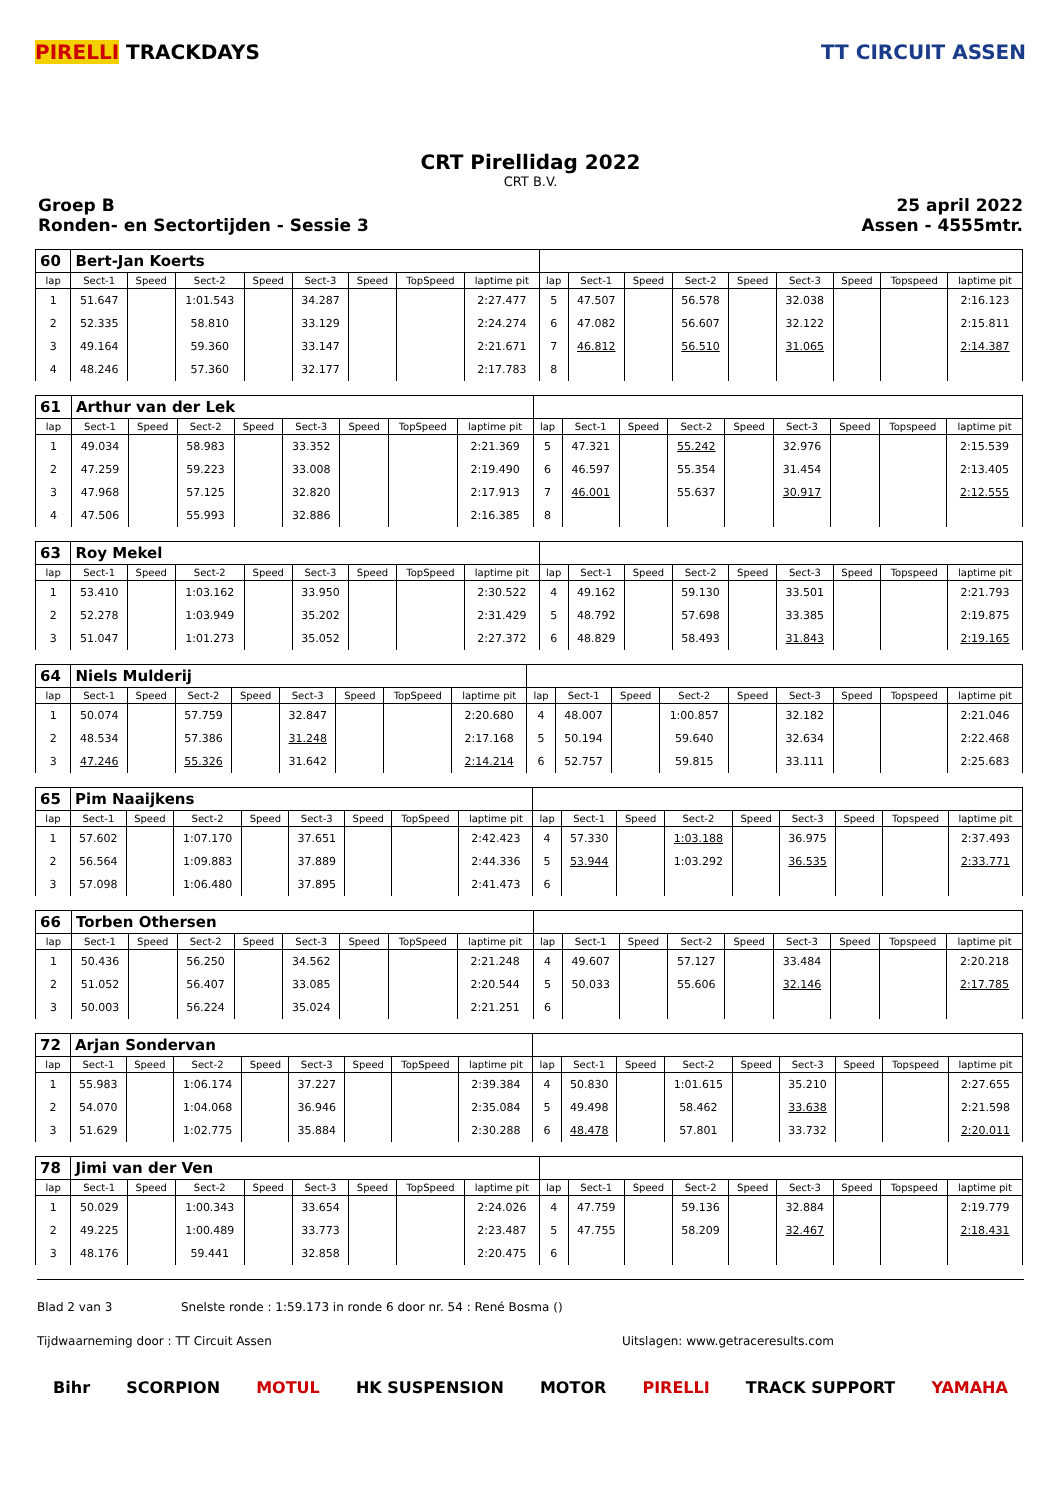PIRELLI TRACKDAYS TT CIRCUIT ASSEN
CRT Pirellidag 2022
CRT B.V.
Groep B
Ronden- en Sectortijden - Sessie 3
25 april 2022
Assen - 4555mtr.
| 60 | Bert-Jan Koerts | | | | | | | | | | | | | | | | |
| lap | Sect-1 | Speed | Sect-2 | Speed | Sect-3 | Speed | TopSpeed | laptime pit | lap | Sect-1 | Speed | Sect-2 | Speed | Sect-3 | Speed | Topspeed | laptime pit |
| 1 | 51.647 | | 1:01.543 | | 34.287 | | | 2:27.477 | 5 | 47.507 | | 56.578 | | 32.038 | | | 2:16.123 |
| 2 | 52.335 | | 58.810 | | 33.129 | | | 2:24.274 | 6 | 47.082 | | 56.607 | | 32.122 | | | 2:15.811 |
| 3 | 49.164 | | 59.360 | | 33.147 | | | 2:21.671 | 7 | 46.812 | | 56.510 | | 31.065 | | | 2:14.387 |
| 4 | 48.246 | | 57.360 | | 32.177 | | | 2:17.783 | 8 | | | | | | | | |
| 61 | Arthur van der Lek | | | | | | | | | | | | | | | | |
| lap | Sect-1 | Speed | Sect-2 | Speed | Sect-3 | Speed | TopSpeed | laptime pit | lap | Sect-1 | Speed | Sect-2 | Speed | Sect-3 | Speed | Topspeed | laptime pit |
| 1 | 49.034 | | 58.983 | | 33.352 | | | 2:21.369 | 5 | 47.321 | | 55.242 | | 32.976 | | | 2:15.539 |
| 2 | 47.259 | | 59.223 | | 33.008 | | | 2:19.490 | 6 | 46.597 | | 55.354 | | 31.454 | | | 2:13.405 |
| 3 | 47.968 | | 57.125 | | 32.820 | | | 2:17.913 | 7 | 46.001 | | 55.637 | | 30.917 | | | 2:12.555 |
| 4 | 47.506 | | 55.993 | | 32.886 | | | 2:16.385 | 8 | | | | | | | | |
| 63 | Roy Mekel | | | | | | | | | | | | | | | | |
| lap | Sect-1 | Speed | Sect-2 | Speed | Sect-3 | Speed | TopSpeed | laptime pit | lap | Sect-1 | Speed | Sect-2 | Speed | Sect-3 | Speed | Topspeed | laptime pit |
| 1 | 53.410 | | 1:03.162 | | 33.950 | | | 2:30.522 | 4 | 49.162 | | 59.130 | | 33.501 | | | 2:21.793 |
| 2 | 52.278 | | 1:03.949 | | 35.202 | | | 2:31.429 | 5 | 48.792 | | 57.698 | | 33.385 | | | 2:19.875 |
| 3 | 51.047 | | 1:01.273 | | 35.052 | | | 2:27.372 | 6 | 48.829 | | 58.493 | | 31.843 | | | 2:19.165 |
| 64 | Niels Mulderij | | | | | | | | | | | | | | | | |
| lap | Sect-1 | Speed | Sect-2 | Speed | Sect-3 | Speed | TopSpeed | laptime pit | lap | Sect-1 | Speed | Sect-2 | Speed | Sect-3 | Speed | Topspeed | laptime pit |
| 1 | 50.074 | | 57.759 | | 32.847 | | | 2:20.680 | 4 | 48.007 | | 1:00.857 | | 32.182 | | | 2:21.046 |
| 2 | 48.534 | | 57.386 | | 31.248 | | | 2:17.168 | 5 | 50.194 | | 59.640 | | 32.634 | | | 2:22.468 |
| 3 | 47.246 | | 55.326 | | 31.642 | | | 2:14.214 | 6 | 52.757 | | 59.815 | | 33.111 | | | 2:25.683 |
| 65 | Pim Naaijkens | | | | | | | | | | | | | | | | |
| lap | Sect-1 | Speed | Sect-2 | Speed | Sect-3 | Speed | TopSpeed | laptime pit | lap | Sect-1 | Speed | Sect-2 | Speed | Sect-3 | Speed | Topspeed | laptime pit |
| 1 | 57.602 | | 1:07.170 | | 37.651 | | | 2:42.423 | 4 | 57.330 | | 1:03.188 | | 36.975 | | | 2:37.493 |
| 2 | 56.564 | | 1:09.883 | | 37.889 | | | 2:44.336 | 5 | 53.944 | | 1:03.292 | | 36.535 | | | 2:33.771 |
| 3 | 57.098 | | 1:06.480 | | 37.895 | | | 2:41.473 | 6 | | | | | | | | |
| 66 | Torben Othersen | | | | | | | | | | | | | | | | |
| lap | Sect-1 | Speed | Sect-2 | Speed | Sect-3 | Speed | TopSpeed | laptime pit | lap | Sect-1 | Speed | Sect-2 | Speed | Sect-3 | Speed | Topspeed | laptime pit |
| 1 | 50.436 | | 56.250 | | 34.562 | | | 2:21.248 | 4 | 49.607 | | 57.127 | | 33.484 | | | 2:20.218 |
| 2 | 51.052 | | 56.407 | | 33.085 | | | 2:20.544 | 5 | 50.033 | | 55.606 | | 32.146 | | | 2:17.785 |
| 3 | 50.003 | | 56.224 | | 35.024 | | | 2:21.251 | 6 | | | | | | | | |
| 72 | Arjan Sondervan | | | | | | | | | | | | | | | | |
| lap | Sect-1 | Speed | Sect-2 | Speed | Sect-3 | Speed | TopSpeed | laptime pit | lap | Sect-1 | Speed | Sect-2 | Speed | Sect-3 | Speed | Topspeed | laptime pit |
| 1 | 55.983 | | 1:06.174 | | 37.227 | | | 2:39.384 | 4 | 50.830 | | 1:01.615 | | 35.210 | | | 2:27.655 |
| 2 | 54.070 | | 1:04.068 | | 36.946 | | | 2:35.084 | 5 | 49.498 | | 58.462 | | 33.638 | | | 2:21.598 |
| 3 | 51.629 | | 1:02.775 | | 35.884 | | | 2:30.288 | 6 | 48.478 | | 57.801 | | 33.732 | | | 2:20.011 |
| 78 | Jimi van der Ven | | | | | | | | | | | | | | | | |
| lap | Sect-1 | Speed | Sect-2 | Speed | Sect-3 | Speed | TopSpeed | laptime pit | lap | Sect-1 | Speed | Sect-2 | Speed | Sect-3 | Speed | Topspeed | laptime pit |
| 1 | 50.029 | | 1:00.343 | | 33.654 | | | 2:24.026 | 4 | 47.759 | | 59.136 | | 32.884 | | | 2:19.779 |
| 2 | 49.225 | | 1:00.489 | | 33.773 | | | 2:23.487 | 5 | 47.755 | | 58.209 | | 32.467 | | | 2:18.431 |
| 3 | 48.176 | | 59.441 | | 32.858 | | | 2:20.475 | 6 | | | | | | | | |
Blad 2 van 3 Snelste ronde : 1:59.173 in ronde 6 door nr. 54 : René Bosma ()
Tijdwaarneming door : TT Circuit Assen Uitslagen: www.getraceresults.com
Bihr SCORPION MOTUL HK SUSPENSION MOTOR PIRELLI TRACK SUPPORT YAMAHA